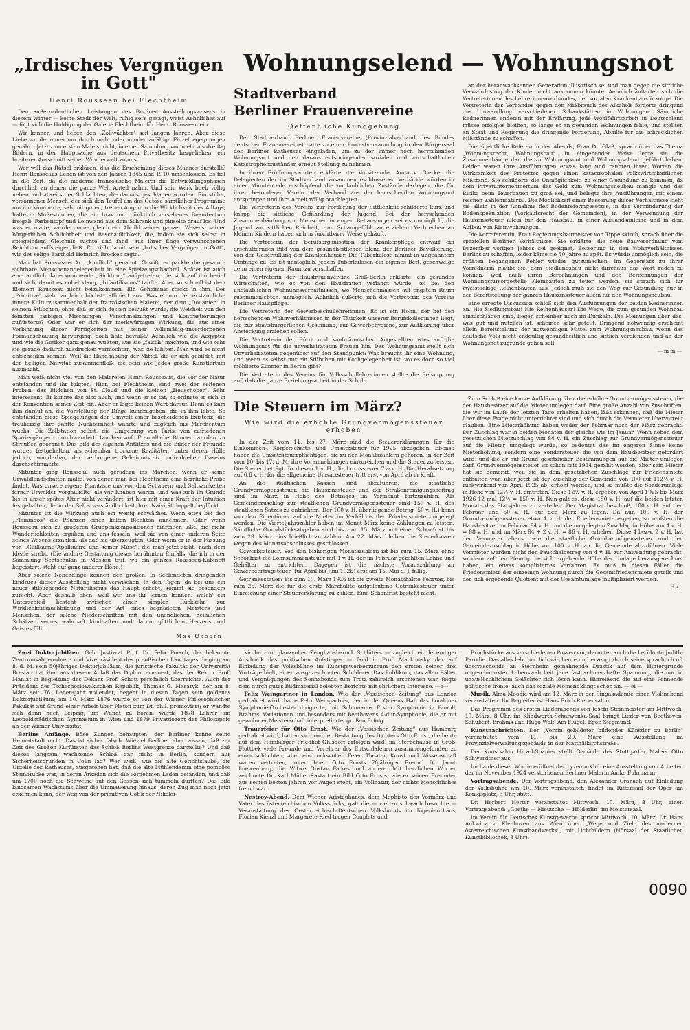„Irdisches Vergnügen in Gott"
Henri Rousseau bei Flechtheim
Den außerordentlichen Leistungen des Berliner Ausstellungswesens in diesem Winter — keine Stadt der Welt, ruhig sei's gesagt, weist Aehnliches auf — fügt sich die Huldigung der Galerie Flechtheim für Henri Rousseau ein.
Wir kennen und lieben den „Zollwächter" seit langen Jahren. Aber diese Liebe wurde immer nur durch mehr oder minder zufällige Einzelbegegnungen genährt. Jetzt zum ersten Male spricht, in einer Sammlung von mehr als dreißig Bildern, in der Hauptsache aus deutschem Privatbesitz hergeliehen, ein breiterer Ausschnitt seiner Wunderwelt zu uns.
Wer will das Rätsel erklären, das die Erscheinung dieses Mannes darstellt? Henri Rousseaus Leben ist von den Jahren 1845 und 1910 umschlossen. Es fiel in die Zeit, da die moderne französische Malerei die Entwicklungsphasen durchlief, an denen die ganze Welt Anteil nahm. Und sein Werk blieb völlig neben und abseits der Schlachten, die damals geschlagen wurden. Ein stiller, versonnener Mensch, der sich den Teufel um das Getöse sämtlicher Programme um ihn kümmerte, sah mit guten, treuen Augen in die Wirklichkeit des Alltags, hatte in Mußestunden, die ein brav und pünktlich versehenes Beamtentum freigab, Farbentopf und Leinwand aus dem Schrank und pinselte drauf los. Und was er malte, wurde immer gleich ein Abbild seines ganzen Wesens, seiner bürgerlichen Schlichtheit und Beschaulichkeit, die, indem sie sich selbst in spiegelndem Gleichnis suchte und fand, aus ihrer Enge verwunschenen Reichtum auffsteigen ließ. Er trieb damit sein „Irdisches Vergnügen in Gott", wie der selige Barthold Heinrich Brockes sagte.
Man hat Rousseaus Art „kindlich" genannt. Gewiß, er packte die gesamte sichtbare Menschenangelegenheit in eine Spielzeugschachtel. Später ist auch eine amtlich daherkommende „Richtung" aufgetreten, die sich auf ihn berief und sich, damit es nobel klang, „Infantilismus" taufte. Aber so schnell ist dem Element Rousseau nicht beizukommen. Ein Geheimnis steckt in ihm. Der „Primitive" sieht zugleich höchst raffiniert aus. Was er nur der erstaunliche innere Kulturzusammenhalt der französischen Malerei, der dem „Douanier" in seinem Stübchen, ohne daß er sich dessen bewußt wurde, die Weisheit von den feinsten farbigen Mischungen, Verschmelzungen und Kontrastierungen zuflüsterte? Oder war er sich der merkwürdigen Wirkung, die aus einer Verbindung dieser Fertigkeiten mit seiner vollemäßig-unverdorbenen Formanschauung hervorging, doch halb bewußt? Aehnlich wie die Aegypter und wie die Gotiker ganz genau wußten, was sie „falsch" machten, und wie sehr sie gerade dadurch ausdrücken vermochten, was sie fühlten. Man wird es nicht entscheiden können. Weil die Handhabung der Mittel, die er sich gebildet, mit der heiligen Naivität zusammenfloß, die sein wie jedes große Künstlertum ausmacht.
Man weiß nicht viel von den Malereien Henri Rousseaus, die vor der Natur entstanden und ihr folgten. Hier, bei Flechtheim, sind zwei der seltenen Proben: das Bildchen von St. Cloud und die kleinen „Heuschober". Sehr interessant. Er konnte das also auch, und wenn er es tat, so ordnete er sich in der Konvention seiner Zeit ein. Aber er legte keinen Wert darauf. Denn es kam ihm darauf an, die Vorstellung der Dinge kundzugeben, die in ihm lebte. So entstanden diese Spiegelungen der Umwelt einer bescheidenen Existenz, die treuherzig ihre sanfte Nüchternheit wahrte und zugleich ins Märchentum wuchs. Die Zollstation selbst, die Umgebung von Paris, von zufriedenen Spaziergängern durchwandert, tauchen auf. Freundliche Blumen wurden zu Sträußen geordnet. Das Bild des eigenen Antlitzes und die Bilder der Freunde wurden festgehalten, als scheinbar trockene Realitäten, unter deren Hülle jedoch, wunderbar, der verborgene Geheimnisreiz individuellen Daseins durchschimmerte.
Mitunter ging Rousseau auch geradezu ins Märchen: wenn er seine Urwaldlandschaften malte, von denen man bei Flechtheim eine herrliche Probe findet. Was unsere eigene Phantasie uns von den Schauern und Seltsamkeiten ferner Urwälder vorgaukelte, als wir Knaben waren, und was sich im Grunde bis in unser spätes Alter nicht verändert, ist hier mit einer Kraft der Intuition festgehalten, die in der Selbstverständlichkeit ihrer Naivität doppelt beglückt.
Mitunter ist die Wirkung auch ein wenig schwächer. Wenn etwa bei den „Flamingos" die Pflanzen einen kalten Blechton annehmen. Oder wenn Rousseau sich zu größeren Gruppenkompositionen hinreißen läßt, die mehr Wunderlichkeiten ergaben und uns fesseln, weil sie von einer anderen Seite seines Wesens erzählen, als daß sie überzeugten. Oder wenn er in der Fassung von „Guillaume Apollinaire und seiner Muse", die man jetzt sieht, nach dem Ideale strebt. (Die andere Gestaltung dieses berühmten Einfalls, die ich in der Sammlung Schtschukin in Moskau traf, wo ein ganzes Rousseau-Kabinett begeistert, steht auf ganz anderer Höhe.)
Aber solche Nebendinge können den großen, in Seelentiefen dringenden Eindruck dieser Ausstellung nicht verwischen. In den Tagen, da bei uns ein neuer stilsuchender Naturalismus das Haupt erhebt, kommt sie besonders zurecht. Aber deshalb eben, weil wir uns ihr lernen können, welch' ein Unterschied besteht zwischen einer simplen Rückkehr zur Wirklichkeitsnachbildung und der Art eines begnadeten Meisters und Menschen, der solche Niederschriften mit den unendlichen, heimlichen Schätzen seines wahrhaft kindhaften und darum göttlichen Herzens und Geistes füllt.
Max Osborn.
Wohnungselend — Wohnungsnot
Stadtverband
Berliner Frauenvereine
Oeffentliche Kundgebung
Der Stadtverband Berliner Frauenvereine (Provinzialverband des Bundes deutscher Frauenvereine) hatte zu einer Protestversammlung in den Bürgersaal des Berliner Rathauses eingeladen, um zu der immer noch herrschenden Wohnungsnot und den daraus entspringenden sozialen und wirtschaftlichen Katastrophenzuständen erneut Stellung zu nehmen.
In ihren Eröffnungsworten erklärte die Vorsitzende, Anna v. Gierke, die Delegierten der im Stadtverband zusammengeschlossenen Verbände würden in einer Minutenrede erschöpfend die unglaublichen Zustände darlegen, die für ihren besonderen Verein oder Verband aus der herrschenden Wohnungsnot entspringen und ihre Arbeit völlig brachlegten.
Die Vertreterin des Vereins zur Förderung der Sittlichkeit schilderte kurz und knapp die sittliche Gefährdung der Jugend. Bei der herrschenden Zusammenhäufung von Menschen in engen Behausungen sei es unmöglich, die Jugend zur sittlichen Reinheit, zum Schamgefühl, zu erziehen. Verbrechen an kleinen Kindern haben sich in furchtbarer Weise gehäuft.
Die Vertreterin der Berufsorganisation der Krankenpflege entwarf ein erschütterndes Bild von dem gesundheitlichen Elend der Berliner Bevölkerung, von der Ueberfüllung der Krankenhäuser. Die Tuberkulose nimmt in ungeahntem Umfange zu. Es ist unmöglich, jedem Tuberkulösen ein eigenes Bett, geschweige denn einen eigenen Raum zu verschaffen.
Die Vertreterin der Hausfrauenvereine Groß-Berlin erklärte, ein gesundes Wirtschaften, wie es von den Hausfrauen verlangt würde, sei bei den unglaublichen Wohnungsverhältnissen, wo Menschenmassen auf engstem Raum zusammenlebten, unmöglich. Aehnlich äußerte sich die Vertreterin des Vereins Berliner Hauspflege.
Die Vertreterin der Gewerbeschullehrerinnen: Es ist ein Hohn, der bei den herrschenden Wohnverhältnissen in der Tätigkeit unserer Berufskolleginnen liegt, die zur staatsbürgerlichen Gesinnung, zur Gewerbehygiene, zur Aufklärung über Ansteckung erziehen sollen.
Die Vertreterin der Büro- und kaufmännischen Angestellten wies auf die Wohnungsnot für die unverheirateten Frauen hin. Das Wohnungsamt stellt sich Unverheirateten gegenüber auf den Standpunkt: Was braucht ihr eine Wohnung, und wenn es selbst nur ein Stübchen mit Kochgelegenheit ist, wo es doch so viel möblierte Zimmer in Berlin gibt?
Die Vertreterin des Vereins für Volksschullehrerinnen stellte die Behauptung auf, daß die ganze Erziehungsarbeit in der Schule
an der heranwachsenden Generation illusorisch sei und man gegen die sittliche Verwahrlosung der Kinder nicht ankommen könnte. Aehnlich äußerten sich die Vertreterinnen des Lehrerinnenverbandes, der sozialen Krankenhausfürsorge. Die Vertreterin des Verbandes gegen den Mißbrauch des Alkohols forderte dringend die Umwandlung verschiedener Schankstätten in Wohnungen. Sämtliche Rednerinnen endeten mit der Erklärung, jede Wohlfahrtsarbeit in Deutschland müsse erfolglos bleiben, so lange es an gesunden Wohnungen fehle, und stellten an Staat und Regierung die dringende Forderung, Abhilfe für die schrecklichen Mißstände zu schaffen.
Die eigentliche Referentin des Abends, Frau Dr. Glaß, sprach über das Thema „Wohnungsrecht, Wohnungsbau". In eingehender Weise legte sie die Zusammenhänge dar, die zu Wohnungsnot und Wohnungselend geführt haben. Leider waren ihre Ausführungen etwas lang und raubten ihren Worten die Wirksamkeit des Protestes gegen einen katastrophalen volkswirtschaftlichen Mißstand. Sie schilderte die Unmöglichkeit, zu einer Gesundung zu kommen, da dem Privatunternehmertum das Geld zum Wohnungsneubau mangle und das Risiko beim Teuerbauen zu groß sei, und belegte ihre Ausführungen mit einem reichen Zahlenmaterial. Die Möglichkeit einer Besserung dieser Verhältnisse sieht sie allein in der Annahme des Bodenreformgesetzes, in der Verminderung der Bodenspekulation (Vorkaufsrecht der Gemeinden), in der Verwendung der Hauszinssteuer allein für den Hausbau, in einer Auslandsanleihe und in dem Aufbau von Kleinwohnungen.
Die Korreferentin, Frau Regierungsbaumeister von Tippelskirch, sprach über die speziellen Berliner Verhältnisse. Sie erklärte, die neue Bauverordnung vom Dezember vorigen Jahres sei geeignet, Besserung in den Wohnverhältnissen Berlins zu schaffen, leider käme sie 50 Jahre zu spät. Es würde unmöglich sein, die größten begangenen Fehler wieder gutzumachen. Im Gegensatz zu ihrer Vorrednerin glaubt sie, dem Siedlungsbau nicht durchaus das Wort reden zu können, weil nach ihren Berechnungen und den Berechnungen der Wohnungsfürsorgestelle Kleinbauten zu teuer werden, sie sprach sich für zweistöckige Reihenbauten aus. Jedoch muß sie den Weg zur Gesundung nur in der Bereitstellung der ganzen Hauszinssteuer allein für den Wohnungsneubau.
Eine erregte Diskussion schloß sich den Ausführungen der beiden Rednerinnen an. Hie Siedlungsbau! Hie Reihenhäuser! Die Wege, die zum gesunden Wohnbau einzuschlagen sind, liegen scheinbar noch im Dunkeln. Die Meinungen über das, was gut und nützlich ist, scheinen sehr geteilt. Dringend notwendig erscheint allein Bereitstellung der notwendigen Mittel zum Wohnungsneubau, wenn das deutsche Volk nicht endgültig gesundheitlich und sittlich verelenden und an der Wohnungsnot zugrunde gehen soll.
—mm—
Die Steuern im März?
Wie wird die erhöhte Grundvermögenssteuer erhoben
In der Zeit vom 11. bis 27. März sind die Steuererklärungen für die Einkommen-, Körperschafts- und Umsatzsteuer für 1925 abzugeben. Ebenso haben die Umsatzsteuerpflichtigen, die zu den Monatszahlern gehören, in der Zeit vom 10. bis 17. d. M. ihre Voranmeldungen einzureichen und die Steuer zu leisten. Die Steuer beträgt für diesen 1 v. H., die Luxussteuer 7½ v. H. Die Herabsetzung auf 0,6 v. H. für die allgemeine Umsatzsteuer tritt erst von April ab in Kraft.
An die städtischen Kassen sind abzuführen: die staatliche Grundvermögenssteuer, die Hauszinssteuer und der Straßenreinigungsbeitrag sind im März in Höhe des Betrages im Vormonat fortzuzahlen. Als Gemeindezuschlag zur staatlichen Grundvermögenssteuer sind 150 v. H. des staatlichen Satzes zu entrichten. Der 100 v. H. überliegende Betrag (50 v. H.) kann von den Eigentümer auf die Mieter im Verhältnis der Friedensmiete umgelegt werden. Die Vierteljahrszahler haben im Monat März keine Zahlungen zu leisten. Sämtliche Grundstücksabgaben sind bis zum 15. März mit einer Schonfrist bis zum 23. März einschließlich zu zahlen. Am 22. März bleiben die Steuerkassen wegen des Monatsabschlusses geschlossen.
Gewerbesteuer: Von den bisherigen Monatszahlern ist bis zum 15. März ohne Schonfrist die Lohnsummensteuer mit 1 v. H. der im Februar gezahlten Löhne und Gehälter zu entrichten. Dagegen ist die nächste Vorauszahlung an Gewerbeertragsteuer (für April bis Juni 1926) erst am 15. Mai d. J. fällig.
Getränkesteuer: Bis zum 10. März 1926 ist die zweite Monatshälfte Februar, bis zum 25. März die für die erste Märzhälfte aufgelaufene Getränkesteuer unter Einreichung einer Steuererklärung zu zahlen. Eine Schonfrist besteht nicht.
Zum Schluß eine kurze Aufklärung über die erhöhte Grundvermögenssteuer, die der Hausbesitzer auf die Mieter umlegen darf. Eine große Anzahl von Zuschriften, die wir im Laufe der letzten Tage erhalten haben, läßt erkennen, daß die Mieter über diese Frage nicht unterrichtet sind und sich durch die Vermieter übervorteilt glauben. Eine Mieterhöhung haben weder der Februar noch der März gebracht. Der Zuschlag war in beiden Monaten der gleiche wie im Januar. Wenn neben dem gesetzlichen Mietzuschlag von 84 v. H. ein Zuschlag zur Grundvermögenssteuer auf die Mieter umgelegt wurde, so bedeutet das im engeren Sinne keine Mieterhöhung, sondern eine Sondersteuer, die von dem Hausbesitzer gefordert wird, und die er auf Grund gesetzlicher Bestimmungen auf die Mieter umlegen darf. Grundvermögenssteuer ist schon seit 1924 gezahlt worden, aber sein Mieter hat sie bemerkt, weil sie in dem gesetzlichen Zuschlage zur Friedensmiete enthalten war; aber jetzt ist der Zuschlag der Gemeinde von 100 auf 112½ v. H. rückwirkend von April 1925 ab, erhöht worden, und so mußte die Sonderumlage in Höhe von 12½ v. H. eintreten. Diese 12½ v. H. ergeben von April 1925 bis März 1926 12 mal 12½ = 150 v. H. Nun galt es, diese 150 v. H. auf die beiden letzten Monate des Etatsjahres zu verteilen. Der Magistrat beschloß, 100 v. H. auf den Februar und 50 v. H. auf den März zu legen. Da nun 100 v. H. der Grundvermögenssteuer etwa 4 v. H. der Friedensmiete ergeben, so mußten die Hausbesitzer im Februar 84 v. H. und die umgelegten Zuschlag in Höhe von 4 v. H. = 88 v. H. und im März 84 + 2 v. H. = 86 v. H. erheben. Diese 4 bezw. 2 v. H. hat der Vermieter ebenso wie die staatliche Grundvermögenssteuer und den Gemeindezuschlag in Höhe von 100 v. H. an die Gemeinde abzuführen. Viele Vermieter werden nicht den Pauschalbetrag von 4 v. H. zur Anwendung gebracht, sondern auf den Pfennig die sich ergebende Höhe der Umlage herausgerechnet haben, ein etwas kompliziertes Verfahren. Es muß in diesen Fällen die Friedensmiete der einzelnen Wohnung durch die Gesamtfriedensmiete geteilt und der sich ergebende Quotient mit der Gesamtumlage multipliziert werden.
Hz.
Zwei Doktorjubiläen. Geh. Justizrat Prof. Dr. Felix Porsch, der bekannte Zentrumsabgeordnete und Vizepräsident des preußischen Landtages, beging am 8. d. M. sein 50jähriges Doktorjubiläum; die juristische Fakultät der Universität Breslau hat ihm aus diesem Anlaß das Diplom erneuert, das der Rektor Prof. Maniat in Begleitung des Dekans Prof. Schott persönlich überreichte. Auch der Präsident der Tschechoslowakischen Republik, Thomas G. Masaryk, der am 8. März seit 76. Lebensjahr vollendet, begeht in diesen Tagen sein goldenes Doktorjubiläum; am 10. März 1876 wurde er von der Wiener Philosophischen Fakultät auf Grund einer Arbeit über Platon zum Dr. phil. promoviert; er wandte sich dann nach Leipzig, um Wundt zu hören, wurde 1878 Lehrer am Leopoldstädtischen Gymnasium in Wien und 1879 Privatdozent der Philosophie an der Wiener Universität.
Berlins Anfänge. Böse Zungen behaupten, der Berliner kenne seine Heimatstadt nicht. Das ist sicher falsch. Wieviel Berliner aber wissen, daß zur Zeit des Großen Kurfürsten das Schloß Berlins Westgrenze darstellte? Und daß dieses langsam wachsende Schloß gar nicht in Berlin, sondern aus Sicherheitsgründen in Cölln lag? Wer weiß, wie die alte Gerichtslaube, die Urzelle des Rathauses, ausgesehen hat, daß die alte Mühlendamm eine pompöse Steinbrücke war, in deren Arkaden sich die vornehmen Läden befanden, und daß um 1700 noch die Schweine auf den Gassen sich tummeln durften? Das Bild langsamen Wachstums über die Ummauerung hinaus, deren Zug man noch jetzt erkennen kann, der Weg von der primitiven Gotik der Nikolai-
kirche zum glanzvollen Zeughausbarock Schlüters — zugleich ein lebendiger Ausdruck des politischen Aufstieges — fand in Prof. Mackowsky, der auf Einladung der Volksbühne im Kunstgewerbemuseum den ersten seiner drei Vorträge hielt, einen ausgezeichneten Schilderer. Das Publikum, das allen Bällen und Vergnügungen des Sonnabends zum Trotz zahlreich erschienen war, folgte dem durch gutes Bildmaterial belebten Berichte mit ehrlichem Interesse. —e—
Felix Weingartner in London. Wie der „Vossischen Zeitung" aus London gedrahtet wird, hatte Felix Weingartner, der in der Queens Hall das Londoner Symphonie-Orchester dirigierte, mit Schumanns Erster Symphonie in B-moll, Brahms' Variationen und besonders mit Beethovens A-dur-Symphonie, die er mit gewohnter Meisterschaft interpretierte, großen Erfolg.
Trauerfeier für Otto Ernst. Wie der „Vossischen Zeitung" aus Hamburg gedrahtet wird, hatten sich vor der Bestattung des Dichters Otto Ernst, die heute auf dem Hamburger Friedhof Ohlsdorf erfolgen wird, im Sterbehause in Groß-Flottbek viele Freunde und Verehrer des Entschlafenen zusammengefunden zu einer schlichten, aber eindrucksvollen Feier. Theater, Kunst und Wissenschaft waren vertreten, unter ihnen Otto Ernsts 70jähriger Freund Dr. Jacob Loewenberg, die Witwe Gustav Falkes und andere. Mit herzlichen Worten zeichnete Dr. Karl Müller-Rastatt ein Bild Otto Ernsts, wie er seinen Freunden aus seinen besten Jahren vor Augen steht, ein Vollnatur, der nichts Menschliches fremd war.
Nestroy-Abend. Dem Wiener Aristophanes, dem Mephisto des Vormärz und Vater des österreichischen Volksstücks, galt die — viel zu schwach besuchte — Veranstaltung des Oesterreichisch-Deutschen Volksbunds im Ingenieurhaus. Florian Kienzl und Margarete Ried trugen Couplets und
Bruchstücke aus verschiedenen Possen vor, darunter auch die berühmte Judith-Parodie. Das alles lebt herrlich wie heute und erzeugt durch seine sprachlich oft überraschende an Sternheim gemahnende Drastik auf dem Hintergrunde ungeschminkter Lebenswahrheit jene fast schmerzhafte Spannung, die nur in unauslöschlichem Gelächter sich lösen kann. Hinreißend die auf eine Pennende politische Ironie; auch das soziale Moment klingt schon an. — ei —
Musik. Alma Moodie wird am 12. März in der Singakademie einen Violinabend veranstalten. Ihr Begleiter ist Hans Erich Riebensahm.
Das Programm des ersten Liederabends von Josefa Steinmeister am Mittwoch, 10. März, 8 Uhr, im Klindworth-Scharwenka-Saal bringt Lieder von Beethoven, Schubert, Brahms und Hugo Wolf. Am Flügel: Egon Siegmund.
Kunstnachrichten. Der „Verein gebildeter bildender Künstler zu Berlin" veranstaltet vom 11. bis 20. März eine Ausstellung im Provinzialverwaltungsgebäude in der Matthäikirchstraße.
Der Kunstsalon Hirzel-Spanier stellt Gemälde des Stuttgarter Malers Otto Schwerdtner aus.
Im Laufe dieser Woche eröffnet der Lyzeum-Klub eine Ausstellung von Arbeiten der im November 1924 verstorbenen Berliner Malerin Anike Fuhrmann.
Vortragsabende. Der Vortragsabend, den Alexander Granach auf Einladung der Volksbühne am 10. März veranstaltet, findet im Rittersaal der Oper am Königsplatz, 8 Uhr, statt.
Dr. Herbert Herter veranstaltet Mittwoch, 10. März, 8 Uhr, einen Vortragsabend: „Goethe — Nietzsche — Hölderlin" im Meistersaal.
Im Verein für Deutsches Kunstgewerbe spricht Mittwoch, 10. März, Dr. Hans Ankwicz v. Kleehoven aus Wien über „Wege und Ziele des modernen österreichischen Kunsthandwerks", mit Lichtbildern (Hörsaal der Staatlichen Kunstbibliothek, 8 Uhr).
0090